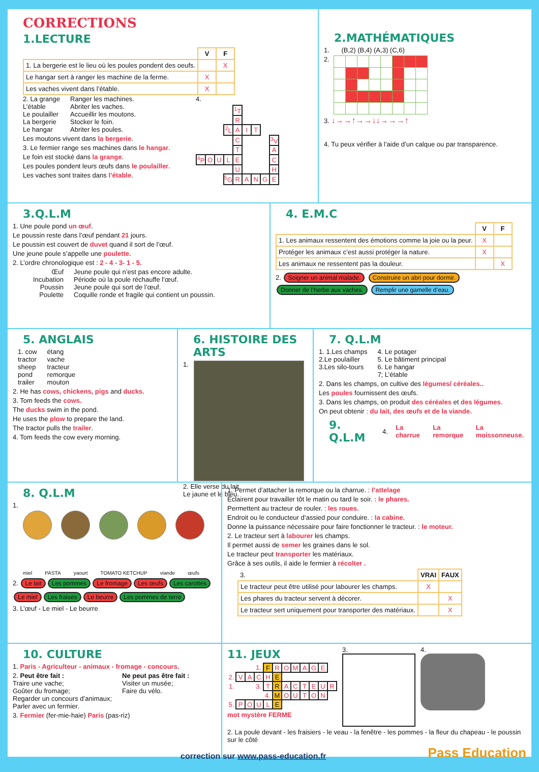CORRECTIONS
1.LECTURE
| | V | F |
| 1. La bergerie est le lieu où les poules pondent des oeufs. | | X |
| Le hangar sert à ranger les machine de la ferme. | X | |
| Les vaches vivent dans l’étable. | X | |
2. La grange
L’étable
Le poulailler
La bergerie
Le hangar
Ranger les machines.
Abriter les vaches.
Accueillir les moutons.
Stocker le foin.
Abriter les poules.
Les moutons vivent dans la bergerie.
3. Le fermier range ses machines dans le hangar.
Le foin est stocké dans la grange.
Les poules pondent leurs œufs dans le poulailler.
Les vaches sont traites dans l’étable.
4.
| | | | | <sup>1</sup> T | | | | |
| | | | | R | | | | |
| | | | <sup>2</sup> L | A | I | T | | |
| | | | | C | | | | <sup>3</sup> V |
| | | | | T | | | | A |
| <sup>4</sup> P | O | U | L | E | | | | C |
| | | | | U | | | | H |
| | | | <sup>5</sup> G | R | A | N | G | E |
2.MATHÉMATIQUES
1. (B,2) (B,4) (A,3) (C,6)
2.
3. ↓→→↑→→↓↓→→→↑
4. Tu peux vérifier à l’aide d’un calque ou par transparence.
3.Q.L.M
1. Une poule pond un œuf.
Le poussin reste dans l’œuf pendant 21 jours.
Le poussin est couvert de duvet quand il sort de l’œuf.
Une jeune poule s’appelle une poulette.
2. L’ordre chronologique est : 2 - 4 - 3- 1 - 5.
Œuf
Incubation
Poussin
Poulette
Jeune poule qui n’est pas encore adulte.
Période où la poule réchauffe l’œuf.
Jeune poule qui sort de l’œuf.
Coquille ronde et fragile qui contient un poussin.
4. E.M.C
| | V | F |
| 1. Les animaux ressentent des émotions comme la joie ou la peur. | X | |
| Protéger les animaux c’est aussi protéger la nature. | X | |
| Les animaux ne ressentent pas la douleur. | | X |
2. Soigner un animal malade. Construire un abri pour dormir. Donner de l’herbe aux vaches. Remplir une gamelle d’eau.
5. ANGLAIS
1. cow
tractor
sheep
pond
trailer
étang
vache
tracteur
remorque
mouton
2. He has cows, chickens, pigs and ducks.
3. Tom feeds the cows.
The ducks swim in the pond.
He uses the plow to prepare the land.
The tractor pulls the trailer.
4. Tom feeds the cow every morning.
6. HISTOIRE DES ARTS
1.
2. Elle verse du lait.
Le jaune et le bleu.
7. Q.L.M
1. 1.Les champs
2.Le poulailler
3.Les silo-tours
4. Le potager
5. Le bâtiment principal
6. Le hangar
7; L’étable
2. Dans les champs, on cultive des légumes/ céréales..
Les poules fournissent des œufs.
3. Dans les champs, on produit des céréales et des légumes.
On peut obtenir : du lait, des œufs et de la viande.
9. Q.L.M
4. La charrue La remorque La moissonneuse.
8. Q.L.M
1.
miel PASTA yaourt TOMATO KETCHUP viande œufs
2. Le lait Les pommes Le fromage Les œufs Les carottes
Le miel Les fraises Le beurre Les pommes de terre
3. L’œuf - Le miel - Le beurre
1. Permet d’attacher la remorque ou la charrue. : l’attelage
Éclairent pour travailler tôt le matin ou tard le soir. : le phares.
Permettent au tracteur de rouler. : les roues.
Endroit ou le conducteur d’assied pour conduire. : la cabine.
Donne la puissance nécessaire pour faire fonctionner le tracteur. : le moteur.
2. Le tracteur sert à labourer les champs.
Il permet aussi de semer les graines dans le sol.
Le tracteur peut transporter les matériaux.
Grâce à ses outils, il aide le fermier à récolter .
| 3. | VRAI | FAUX |
| Le tracteur peut être utilisé pour labourer les champs. | X | |
| Les phares du tracteur servent à décorer. | | X |
| Le tracteur sert uniquement pour transporter des matériaux. | | X |
10. CULTURE
1. Paris - Agriculteur - animaux - fromage - concours.
2. Peut être fait :
Traire une vache;
Goûter du fromage;
Regarder un concours d’animaux;
Parler avec un fermier.
Ne peut pas être fait :
Visiter un musée;
Faire du vélo.
3. Fermier (fer-mie-haie) Paris (pas-riz)
11. JEUX
| | | | 1. | F | R | O | M | A | G | E | |
| 2. | V | A | C | H | E | | | | | | |
| 1. | | | 3. | T | R | A | C | T | E | U | R |
| | | | | 4. | M | O | U | T | O | N | |
| 5. | P | O | U | L | E | | | | | | |
mot mystère FERME
3. 4.
2. La poule devant - les fraisiers - le veau - la fenêtre - les pommes - la fleur du chapeau - le poussin sur le côté
Pass Education
correction sur www.pass-education.fr